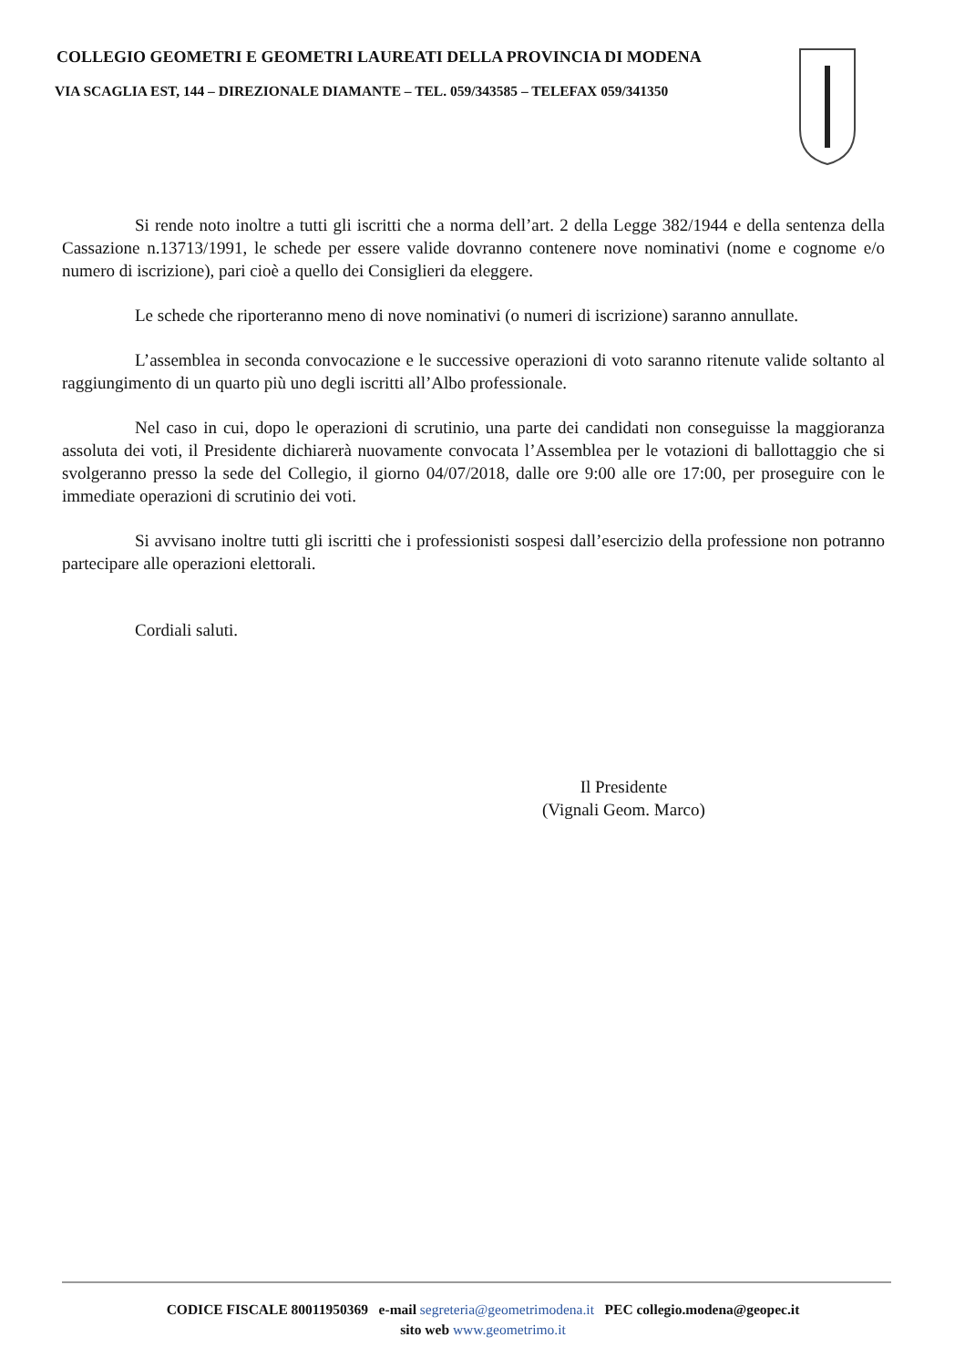COLLEGIO GEOMETRI E GEOMETRI LAUREATI DELLA PROVINCIA DI MODENA
VIA SCAGLIA EST, 144 – DIREZIONALE DIAMANTE – TEL. 059/343585 – TELEFAX 059/341350
Si rende noto inoltre a tutti gli iscritti che a norma dell’art. 2 della Legge 382/1944 e della sentenza della Cassazione n.13713/1991, le schede per essere valide dovranno contenere nove nominativi (nome e cognome e/o numero di iscrizione), pari cioè a quello dei Consiglieri da eleggere.
Le schede che riporteranno meno di nove nominativi (o numeri di iscrizione) saranno annullate.
L’assemblea in seconda convocazione e le successive operazioni di voto saranno ritenute valide soltanto al raggiungimento di un quarto più uno degli iscritti all’Albo professionale.
Nel caso in cui, dopo le operazioni di scrutinio, una parte dei candidati non conseguisse la maggioranza assoluta dei voti, il Presidente dichiarerà nuovamente convocata l’Assemblea per le votazioni di ballottaggio che si svolgeranno presso la sede del Collegio, il giorno 04/07/2018, dalle ore 9:00 alle ore 17:00, per proseguire con le immediate operazioni di scrutinio dei voti.
Si avvisano inoltre tutti gli iscritti che i professionisti sospesi dall’esercizio della professione non potranno partecipare alle operazioni elettorali.
Cordiali saluti.
Il Presidente
(Vignali Geom. Marco)
CODICE FISCALE 80011950369 e-mail segreteria@geometrimodena.it PEC collegio.modena@geopec.it
sito web www.geometrimo.it